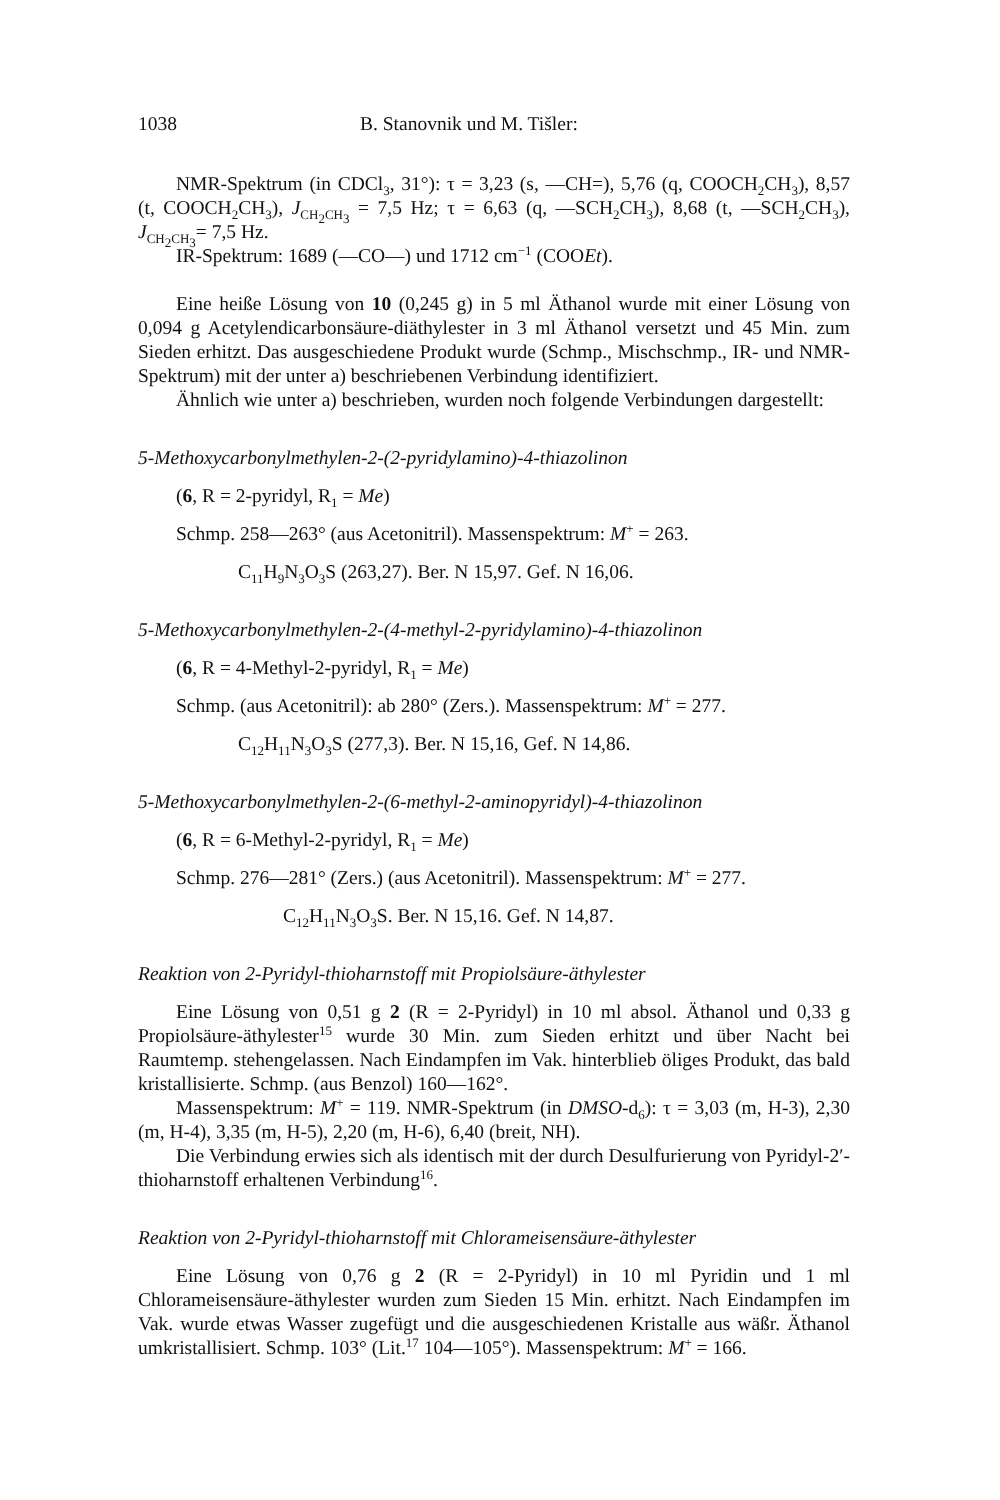1038 B. Stanovnik und M. Tišler:
NMR-Spektrum (in CDCl<sub>3</sub>, 31°): τ = 3,23 (s, —CH=), 5,76 (q, COOCH<sub>2</sub>CH<sub>3</sub>), 8,57 (t, COOCH<sub>2</sub>CH<sub>3</sub>), J<sub>CH<sub>2</sub>CH<sub>3</sub></sub> = 7,5 Hz; τ = 6,63 (q, —SCH<sub>2</sub>CH<sub>3</sub>), 8,68 (t, —SCH<sub>2</sub>CH<sub>3</sub>), J<sub>CH<sub>2</sub>CH<sub>3</sub></sub>= 7,5 Hz.
IR-Spektrum: 1689 (—CO—) und 1712 cm<sup>−1</sup> (COOEt).
Eine heiße Lösung von 10 (0,245 g) in 5 ml Äthanol wurde mit einer Lösung von 0,094 g Acetylendicarbonsäure-diäthylester in 3 ml Äthanol versetzt und 45 Min. zum Sieden erhitzt. Das ausgeschiedene Produkt wurde (Schmp., Mischschmp., IR- und NMR-Spektrum) mit der unter a) beschriebenen Verbindung identifiziert.
Ähnlich wie unter a) beschrieben, wurden noch folgende Verbindungen dargestellt:
5-Methoxycarbonylmethylen-2-(2-pyridylamino)-4-thiazolinon
(6, R = 2-pyridyl, R<sub>1</sub> = Me)
Schmp. 258—263° (aus Acetonitril). Massenspektrum: M<sup>+</sup> = 263.
C<sub>11</sub>H<sub>9</sub>N<sub>3</sub>O<sub>3</sub>S (263,27). Ber. N 15,97. Gef. N 16,06.
5-Methoxycarbonylmethylen-2-(4-methyl-2-pyridylamino)-4-thiazolinon
(6, R = 4-Methyl-2-pyridyl, R<sub>1</sub> = Me)
Schmp. (aus Acetonitril): ab 280° (Zers.). Massenspektrum: M<sup>+</sup> = 277.
C<sub>12</sub>H<sub>11</sub>N<sub>3</sub>O<sub>3</sub>S (277,3). Ber. N 15,16, Gef. N 14,86.
5-Methoxycarbonylmethylen-2-(6-methyl-2-aminopyridyl)-4-thiazolinon
(6, R = 6-Methyl-2-pyridyl, R<sub>1</sub> = Me)
Schmp. 276—281° (Zers.) (aus Acetonitril). Massenspektrum: M<sup>+</sup> = 277.
C<sub>12</sub>H<sub>11</sub>N<sub>3</sub>O<sub>3</sub>S. Ber. N 15,16. Gef. N 14,87.
Reaktion von 2-Pyridyl-thioharnstoff mit Propiolsäure-äthylester
Eine Lösung von 0,51 g 2 (R = 2-Pyridyl) in 10 ml absol. Äthanol und 0,33 g Propiolsäure-äthylester<sup>15</sup> wurde 30 Min. zum Sieden erhitzt und über Nacht bei Raumtemp. stehengelassen. Nach Eindampfen im Vak. hinterblieb öliges Produkt, das bald kristallisierte. Schmp. (aus Benzol) 160—162°.
Massenspektrum: M<sup>+</sup> = 119. NMR-Spektrum (in DMSO-d<sub>6</sub>): τ = 3,03 (m, H-3), 2,30 (m, H-4), 3,35 (m, H-5), 2,20 (m, H-6), 6,40 (breit, NH).
Die Verbindung erwies sich als identisch mit der durch Desulfurierung von Pyridyl-2′-thioharnstoff erhaltenen Verbindung<sup>16</sup>.
Reaktion von 2-Pyridyl-thioharnstoff mit Chlorameisensäure-äthylester
Eine Lösung von 0,76 g 2 (R = 2-Pyridyl) in 10 ml Pyridin und 1 ml Chlorameisensäure-äthylester wurden zum Sieden 15 Min. erhitzt. Nach Eindampfen im Vak. wurde etwas Wasser zugefügt und die ausgeschiedenen Kristalle aus wäßr. Äthanol umkristallisiert. Schmp. 103° (Lit.<sup>17</sup> 104—105°). Massenspektrum: M<sup>+</sup> = 166.